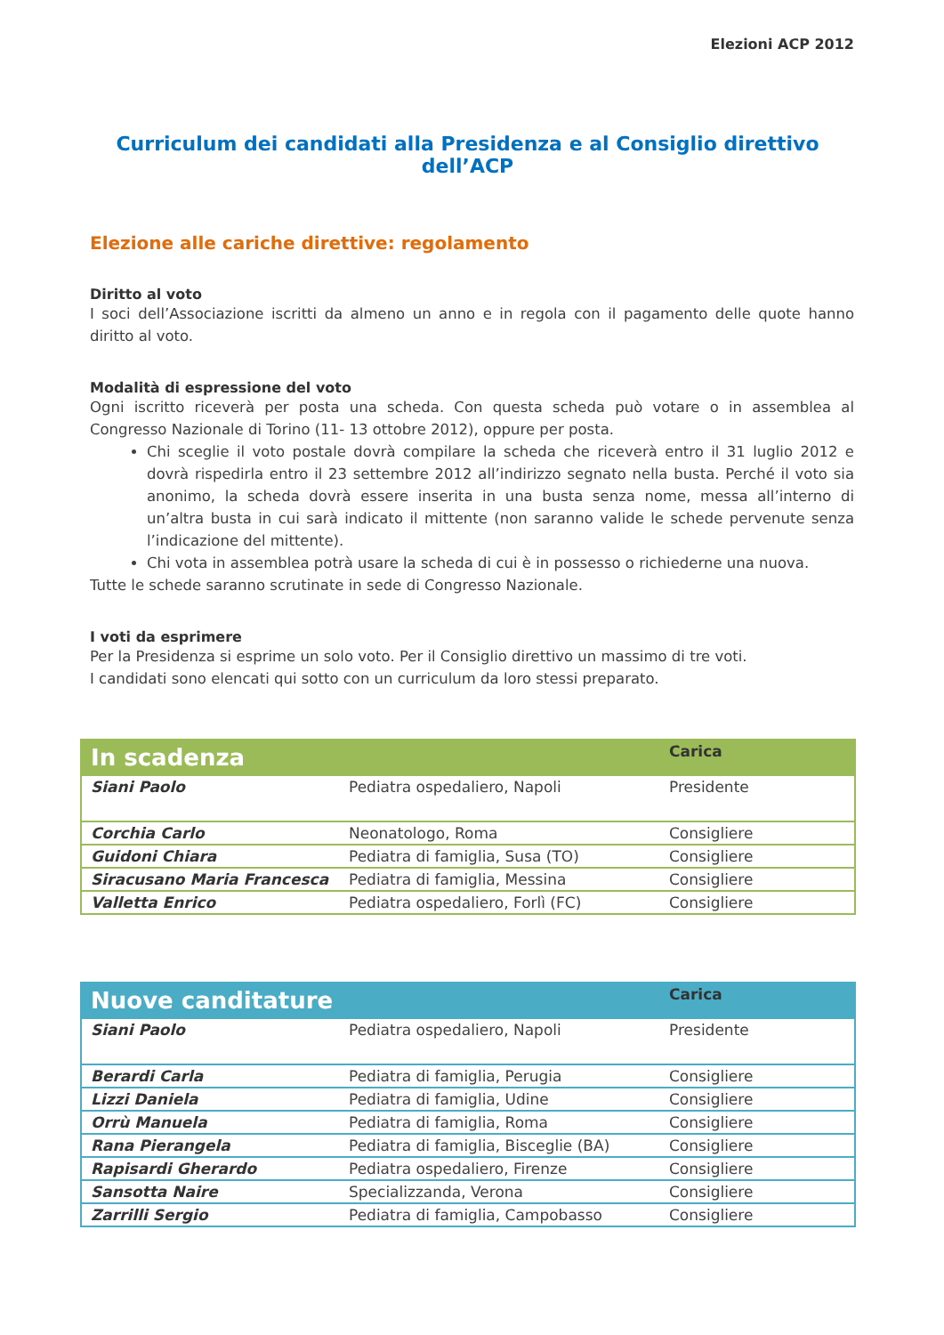Elezioni ACP 2012
Curriculum dei candidati alla Presidenza e al Consiglio direttivo dell’ACP
Elezione alle cariche direttive: regolamento
Diritto al voto
I soci dell’Associazione iscritti da almeno un anno e in regola con il pagamento delle quote hanno diritto al voto.
Modalità di espressione del voto
Ogni iscritto riceverà per posta una scheda. Con questa scheda può votare o in assemblea al Congresso Nazionale di Torino (11- 13 ottobre 2012), oppure per posta.
Chi sceglie il voto postale dovrà compilare la scheda che riceverà entro il 31 luglio 2012 e dovrà rispedirla entro il 23 settembre 2012 all’indirizzo segnato nella busta. Perché il voto sia anonimo, la scheda dovrà essere inserita in una busta senza nome, messa all’interno di un’altra busta in cui sarà indicato il mittente (non saranno valide le schede pervenute senza l’indicazione del mittente).
Chi vota in assemblea potrà usare la scheda di cui è in possesso o richiederne una nuova.
Tutte le schede saranno scrutinate in sede di Congresso Nazionale.
I voti da esprimere
Per la Presidenza si esprime un solo voto. Per il Consiglio direttivo un massimo di tre voti.
I candidati sono elencati qui sotto con un curriculum da loro stessi preparato.
| In scadenza | | Carica |
| --- | --- | --- |
| Siani Paolo | Pediatra ospedaliero, Napoli | Presidente |
| Corchia Carlo | Neonatologo, Roma | Consigliere |
| Guidoni Chiara | Pediatra di famiglia, Susa (TO) | Consigliere |
| Siracusano Maria Francesca | Pediatra di famiglia, Messina | Consigliere |
| Valletta Enrico | Pediatra ospedaliero, Forlì (FC) | Consigliere |
| Nuove canditature | | Carica |
| --- | --- | --- |
| Siani Paolo | Pediatra ospedaliero, Napoli | Presidente |
| Berardi Carla | Pediatra di famiglia, Perugia | Consigliere |
| Lizzi Daniela | Pediatra di famiglia, Udine | Consigliere |
| Orrù Manuela | Pediatra di famiglia, Roma | Consigliere |
| Rana Pierangela | Pediatra di famiglia, Bisceglie (BA) | Consigliere |
| Rapisardi Gherardo | Pediatra ospedaliero, Firenze | Consigliere |
| Sansotta Naire | Specializzanda, Verona | Consigliere |
| Zarrilli Sergio | Pediatra di famiglia, Campobasso | Consigliere |